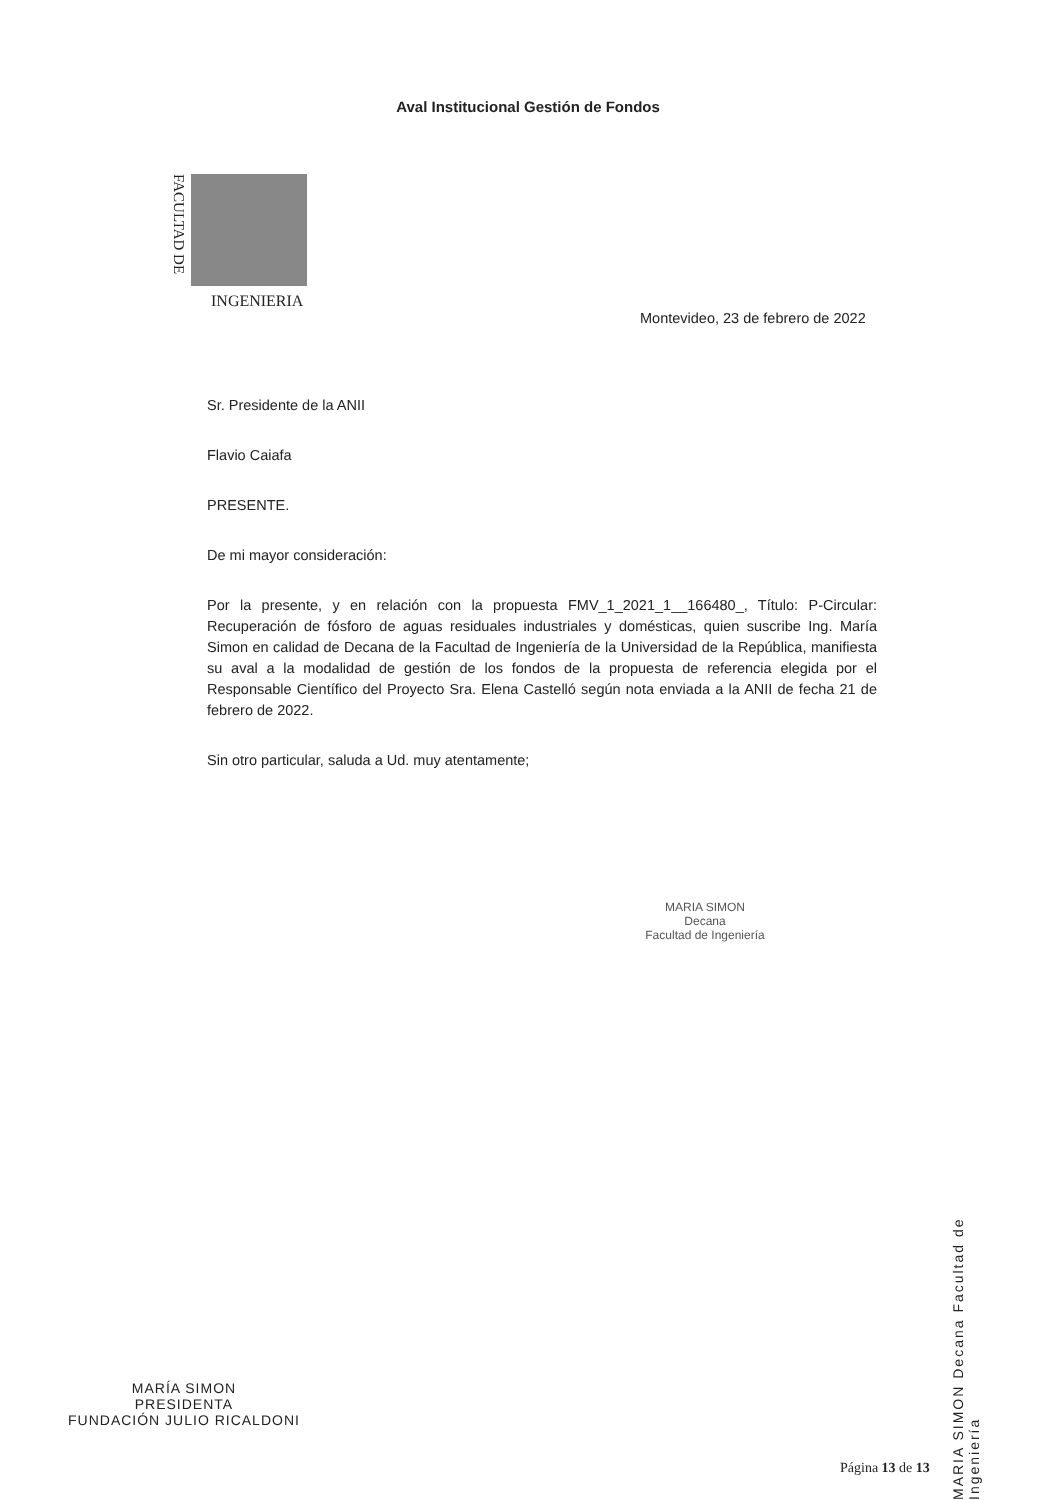Aval Institucional Gestión de Fondos
FACULTAD DE
INGENIERIA
Montevideo, 23 de febrero de 2022
Sr. Presidente de la ANII
Flavio Caiafa
PRESENTE.
De mi mayor consideración:
Por la presente, y en relación con la propuesta FMV_1_2021_1__166480_, Título: P-Circular: Recuperación de fósforo de aguas residuales industriales y domésticas, quien suscribe Ing. María Simon en calidad de Decana de la Facultad de Ingeniería de la Universidad de la República, manifiesta su aval a la modalidad de gestión de los fondos de la propuesta de referencia elegida por el Responsable Científico del Proyecto Sra. Elena Castelló según nota enviada a la ANII de fecha 21 de febrero de 2022.
Sin otro particular, saluda a Ud. muy atentamente;
MARIA SIMON
Decana
Facultad de Ingeniería
MARIA SIMON Decana Facultad de Ingeniería
MARÍA SIMON
PRESIDENTA
FUNDACIÓN JULIO RICALDONI
Página 13 de 13